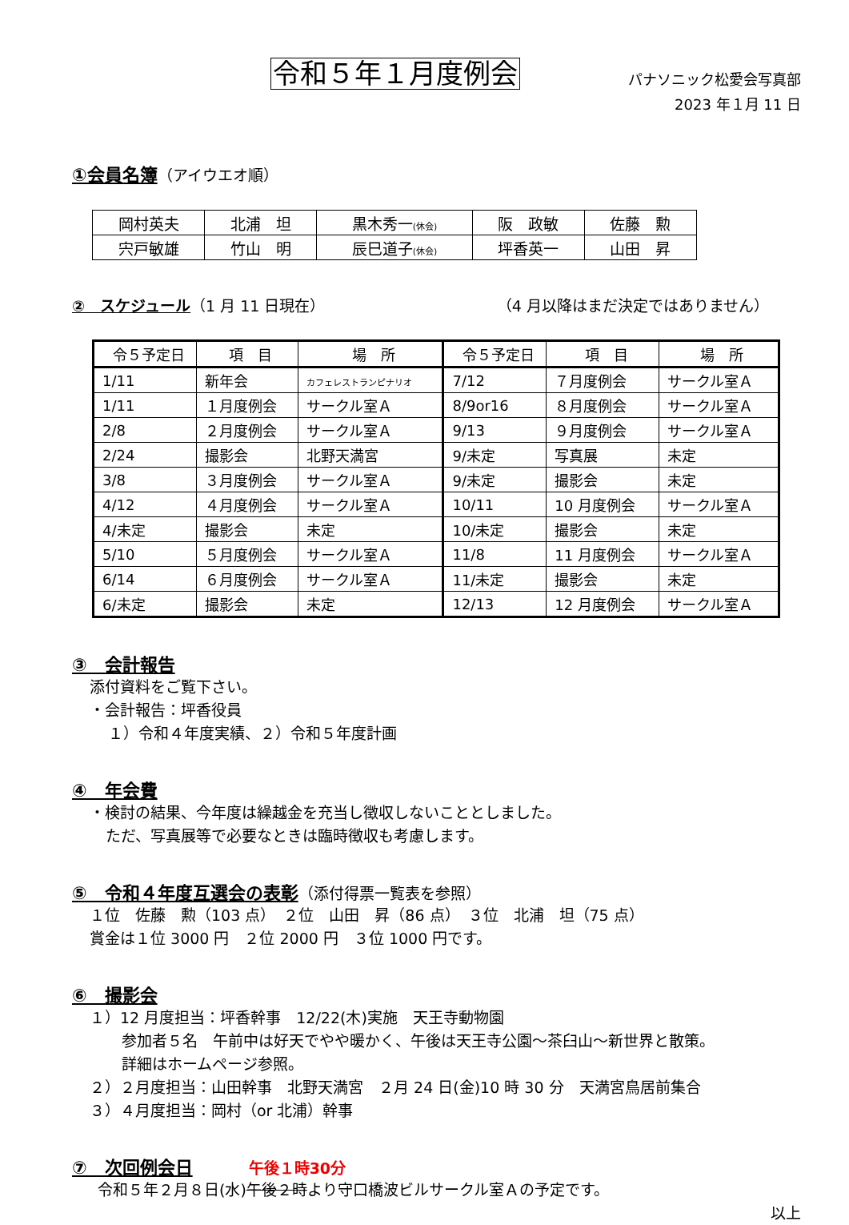令和５年１月度例会
パナソニック松愛会写真部
2023 年１月 11 日
①会員名簿（アイウエオ順）
| 岡村英夫 | 北浦 坦 | 黒木秀一 (休会) | 阪 政敏 | 佐藤 勲 |
| 宍戸敏雄 | 竹山 明 | 辰巳道子 (休会) | 坪香英一 | 山田 昇 |
②　スケジュール （1 月 11 日現在） （4 月以降はまだ決定ではありません）
| 令５予定日 | 項 目 | 場 所 | 令５予定日 | 項 目 | 場 所 |
| --- | --- | --- | --- | --- | --- |
| 1/11 | 新年会 | カフェレストランピナリオ | 7/12 | ７月度例会 | サークル室Ａ |
| 1/11 | １月度例会 | サークル室Ａ | 8/9or16 | ８月度例会 | サークル室Ａ |
| 2/8 | ２月度例会 | サークル室Ａ | 9/13 | ９月度例会 | サークル室Ａ |
| 2/24 | 撮影会 | 北野天満宮 | 9/未定 | 写真展 | 未定 |
| 3/8 | ３月度例会 | サークル室Ａ | 9/未定 | 撮影会 | 未定 |
| 4/12 | ４月度例会 | サークル室Ａ | 10/11 | 10 月度例会 | サークル室Ａ |
| 4/未定 | 撮影会 | 未定 | 10/未定 | 撮影会 | 未定 |
| 5/10 | ５月度例会 | サークル室Ａ | 11/8 | 11 月度例会 | サークル室Ａ |
| 6/14 | ６月度例会 | サークル室Ａ | 11/未定 | 撮影会 | 未定 |
| 6/未定 | 撮影会 | 未定 | 12/13 | 12 月度例会 | サークル室Ａ |
③　会計報告
添付資料をご覧下さい。
・会計報告：坪香役員
１）令和４年度実績、２）令和５年度計画
④　年会費
・検討の結果、今年度は繰越金を充当し徴収しないこととしました。
ただ、写真展等で必要なときは臨時徴収も考慮します。
⑤　令和４年度互選会の表彰（添付得票一覧表を参照）
１位　佐藤　勲（103 点）　２位　山田　昇（86 点）　３位　北浦　坦（75 点）
賞金は１位 3000 円　２位 2000 円　３位 1000 円です。
⑥　撮影会
１）12 月度担当：坪香幹事　12/22(木)実施　天王寺動物園
参加者５名　午前中は好天でやや暖かく、午後は天王寺公園～茶臼山～新世界と散策。
詳細はホームページ参照。
２）２月度担当：山田幹事　北野天満宮　２月 24 日(金)10 時 30 分　天満宮鳥居前集合
３）４月度担当：岡村（or 北浦）幹事
⑦　次回例会日 午後１時30分
令和５年２月８日(水)午後２時より守口橋波ビルサークル室Ａの予定です。
以上